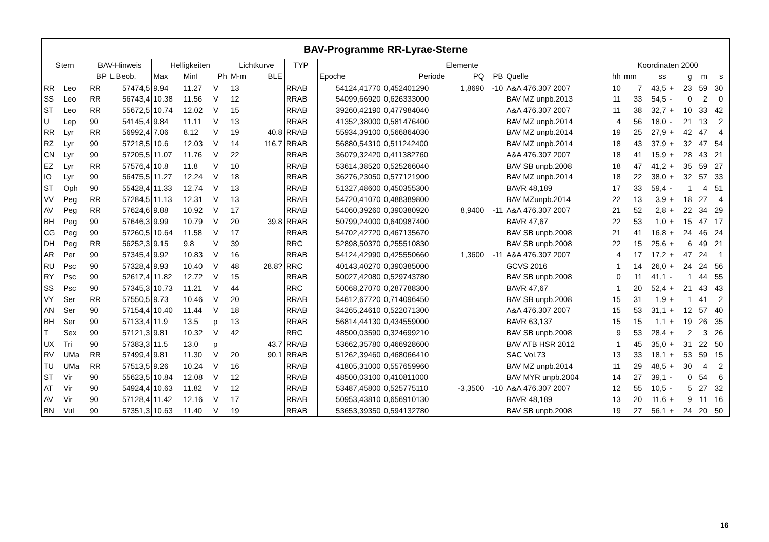| BAV-Programme RR-Lyrae-Sterne | | | | | | | | | | | | | | | | | | | | | | |
| --- | --- | --- | --- | --- | --- | --- | --- | --- | --- | --- | --- | --- | --- | --- | --- | --- | --- | --- | --- | --- | --- | --- |
| Stern | | BAV-Hinweis | | Helligkeiten | | | Lichtkurve | | TYP | Elemente | | | | | Koordinaten 2000 | | | | | | | |
| | | BP | L.Beob. | Max | MinI | Ph | M-m | BLE | | Epoche | Periode | PQ | PB | Quelle | hh | mm | ss | | g | m | s | |
| RR | Leo | RR | 57474,5 | 9.94 | 11.27 | V | 13 | | RRAB | 54124,41770 | 0,452401290 | 1,8690 | -10 | A&A 476.307 2007 | 10 | 7 | 43,5 | + | 23 | 59 | 30 | |
| SS | Leo | RR | 56743,4 | 10.38 | 11.56 | V | 12 | | RRAB | 54099,66920 | 0,626333000 | | | BAV MZ unpb.2013 | 11 | 33 | 54,5 | - | 0 | 2 | 0 | |
| ST | Leo | RR | 55672,5 | 10.74 | 12.02 | V | 15 | | RRAB | 39260,42190 | 0,477984040 | | | A&A 476.307 2007 | 11 | 38 | 32,7 | + | 10 | 33 | 42 | |
| U | Lep | 90 | 54145,4 | 9.84 | 11.11 | V | 13 | | RRAB | 41352,38000 | 0,581476400 | | | BAV MZ unpb.2014 | 4 | 56 | 18,0 | - | 21 | 13 | 2 | |
| RR | Lyr | RR | 56992,4 | 7.06 | 8.12 | V | 19 | 40.8 | RRAB | 55934,39100 | 0,566864030 | | | BAV MZ unpb.2014 | 19 | 25 | 27,9 | + | 42 | 47 | 4 | |
| RZ | Lyr | 90 | 57218,5 | 10.6 | 12.03 | V | 14 | 116.7 | RRAB | 56880,54310 | 0,511242400 | | | BAV MZ unpb.2014 | 18 | 43 | 37,9 | + | 32 | 47 | 54 | |
| CN | Lyr | 90 | 57205,5 | 11.07 | 11.76 | V | 22 | | RRAB | 36079,32420 | 0,411382760 | | | A&A 476.307 2007 | 18 | 41 | 15,9 | + | 28 | 43 | 21 | |
| EZ | Lyr | RR | 57576,4 | 10.8 | 11.8 | V | 10 | | RRAB | 53614,38520 | 0,525266040 | | | BAV SB unpb.2008 | 18 | 47 | 41,2 | + | 35 | 59 | 27 | |
| IO | Lyr | 90 | 56475,5 | 11.27 | 12.24 | V | 18 | | RRAB | 36276,23050 | 0,577121900 | | | BAV MZ unpb.2014 | 18 | 22 | 38,0 | + | 32 | 57 | 33 | |
| ST | Oph | 90 | 55428,4 | 11.33 | 12.74 | V | 13 | | RRAB | 51327,48600 | 0,450355300 | | | BAVR 48,189 | 17 | 33 | 59,4 | - | 1 | 4 | 51 | |
| VV | Peg | RR | 57284,5 | 11.13 | 12.31 | V | 13 | | RRAB | 54720,41070 | 0,488389800 | | | BAV MZunpb.2014 | 22 | 13 | 3,9 | + | 18 | 27 | 4 | |
| AV | Peg | RR | 57624,6 | 9.88 | 10.92 | V | 17 | | RRAB | 54060,39260 | 0,390380920 | 8,9400 | -11 | A&A 476.307 2007 | 21 | 52 | 2,8 | + | 22 | 34 | 29 | |
| BH | Peg | 90 | 57646,3 | 9.99 | 10.79 | V | 20 | 39.8 | RRAB | 50799,24000 | 0,640987400 | | | BAVR 47,67 | 22 | 53 | 1,0 | + | 15 | 47 | 17 | |
| CG | Peg | 90 | 57260,5 | 10.64 | 11.58 | V | 17 | | RRAB | 54702,42720 | 0,467135670 | | | BAV SB unpb.2008 | 21 | 41 | 16,8 | + | 24 | 46 | 24 | |
| DH | Peg | RR | 56252,3 | 9.15 | 9.8 | V | 39 | | RRC | 52898,50370 | 0,255510830 | | | BAV SB unpb.2008 | 22 | 15 | 25,6 | + | 6 | 49 | 21 | |
| AR | Per | 90 | 57345,4 | 9.92 | 10.83 | V | 16 | | RRAB | 54124,42990 | 0,425550660 | 1,3600 | -11 | A&A 476.307 2007 | 4 | 17 | 17,2 | + | 47 | 24 | 1 | |
| RU | Psc | 90 | 57328,4 | 9.93 | 10.40 | V | 48 | 28.8? | RRC | 40143,40270 | 0,390385000 | | | GCVS 2016 | 1 | 14 | 26,0 | + | 24 | 24 | 56 | |
| RY | Psc | 90 | 52617,4 | 11.82 | 12.72 | V | 15 | | RRAB | 50027,42080 | 0,529743780 | | | BAV SB unpb.2008 | 0 | 11 | 41,1 | - | 1 | 44 | 55 | |
| SS | Psc | 90 | 57345,3 | 10.73 | 11.21 | V | 44 | | RRC | 50068,27070 | 0,287788300 | | | BAVR 47,67 | 1 | 20 | 52,4 | + | 21 | 43 | 43 | |
| VY | Ser | RR | 57550,5 | 9.73 | 10.46 | V | 20 | | RRAB | 54612,67720 | 0,714096450 | | | BAV SB unpb.2008 | 15 | 31 | 1,9 | + | 1 | 41 | 2 | |
| AN | Ser | 90 | 57154,4 | 10.40 | 11.44 | V | 18 | | RRAB | 34265,24610 | 0,522071300 | | | A&A 476.307 2007 | 15 | 53 | 31,1 | + | 12 | 57 | 40 | |
| BH | Ser | 90 | 57133,4 | 11.9 | 13.5 | p | 13 | | RRAB | 56814,44130 | 0,434559000 | | | BAVR 63,137 | 15 | 15 | 1,1 | + | 19 | 26 | 35 | |
| T | Sex | 90 | 57121,3 | 9.81 | 10.32 | V | 42 | | RRC | 48500,03590 | 0,324699210 | | | BAV SB unpb.2008 | 9 | 53 | 28,4 | + | 2 | 3 | 26 | |
| UX | Tri | 90 | 57383,3 | 11.5 | 13.0 | p | | 43.7 | RRAB | 53662,35780 | 0,466928600 | | | BAV ATB HSR 2012 | 1 | 45 | 35,0 | + | 31 | 22 | 50 | |
| RV | UMa | RR | 57499,4 | 9.81 | 11.30 | V | 20 | 90.1 | RRAB | 51262,39460 | 0,468066410 | | | SAC Vol.73 | 13 | 33 | 18,1 | + | 53 | 59 | 15 | |
| TU | UMa | RR | 57513,5 | 9.26 | 10.24 | V | 16 | | RRAB | 41805,31000 | 0,557659960 | | | BAV MZ unpb.2014 | 11 | 29 | 48,5 | + | 30 | 4 | 2 | |
| ST | Vir | 90 | 55623,5 | 10.84 | 12.08 | V | 12 | | RRAB | 48500,03100 | 0,410811000 | | | BAV MYR unpb.2004 | 14 | 27 | 39,1 | - | 0 | 54 | 6 | |
| AT | Vir | 90 | 54924,4 | 10.63 | 11.82 | V | 12 | | RRAB | 53487,45800 | 0,525775110 | -3,3500 | -10 | A&A 476.307 2007 | 12 | 55 | 10,5 | - | 5 | 27 | 32 | |
| AV | Vir | 90 | 57128,4 | 11.42 | 12.16 | V | 17 | | RRAB | 50953,43810 | 0,656910130 | | | BAVR 48,189 | 13 | 20 | 11,6 | + | 9 | 11 | 16 | |
| BN | Vul | 90 | 57351,3 | 10.63 | 11.40 | V | 19 | | RRAB | 53653,39350 | 0,594132780 | | | BAV SB unpb.2008 | 19 | 27 | 56,1 | + | 24 | 20 | 50 | |
16